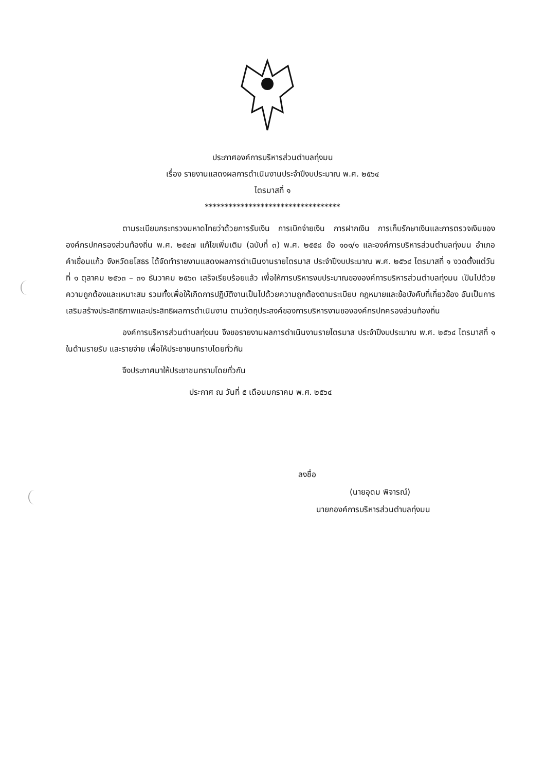ประกาศองค์การบริหารส่วนตำบลทุ่งมน
เรื่อง รายงานแสดงผลการดำเนินงานประจำปีงบประมาณ พ.ศ. ๒๕๖๔
ไตรมาสที่ ๑
**********************************
ตามระเบียบกระทรวงมหาดไทยว่าด้วยการรับเงิน การเบิกจ่ายเงิน การฝากเงิน การเก็บรักษาเงินและการตรวจเงินขององค์กรปกครองส่วนท้องถิ่น พ.ศ. ๒๕๔๗ แก้ไขเพิ่มเติม (ฉบับที่ ๓) พ.ศ. ๒๕๕๘ ข้อ ๑๐๑/๑ และองค์การบริหารส่วนตำบลทุ่งมน อำเภอคำเขื่อนแก้ว จังหวัดยโสธร ได้จัดทำรายงานแสดงผลการดำเนินงานรายไตรมาส ประจำปีงบประมาณ พ.ศ. ๒๕๖๔ ไตรมาสที่ ๑ งวดตั้งแต่วันที่ ๑ ตุลาคม ๒๕๖๓ – ๓๑ ธันวาคม ๒๕๖๓ เสร็จเรียบร้อยแล้ว เพื่อให้การบริหารงบประมาณขององค์การบริหารส่วนตำบลทุ่งมน เป็นไปด้วยความถูกต้องและเหมาะสม รวมทั้งเพื่อให้เกิดการปฏิบัติงานเป็นไปด้วยความถูกต้องตามระเบียบ กฎหมายและข้อบังคับที่เกี่ยวข้อง อันเป็นการเสริมสร้างประสิทธิภาพและประสิทธิผลการดำเนินงาน ตามวัตถุประสงค์ของการบริหารงานขององค์กรปกครองส่วนท้องถิ่น
องค์การบริหารส่วนตำบลทุ่งมน จึงขอรายงานผลการดำเนินงานรายไตรมาส ประจำปีงบประมาณ พ.ศ. ๒๕๖๔ ไตรมาสที่ ๑ ในด้านรายรับ และรายจ่าย เพื่อให้ประชาชนทราบโดยทั่วกัน
จึงประกาศมาให้ประชาชนทราบโดยทั่วกัน
ประกาศ ณ วันที่ ๕ เดือนมกราคม พ.ศ. ๒๕๖๔
ลงชื่อ
(นายอุดม พิจารณ์)
นายกองค์การบริหารส่วนตำบลทุ่งมน